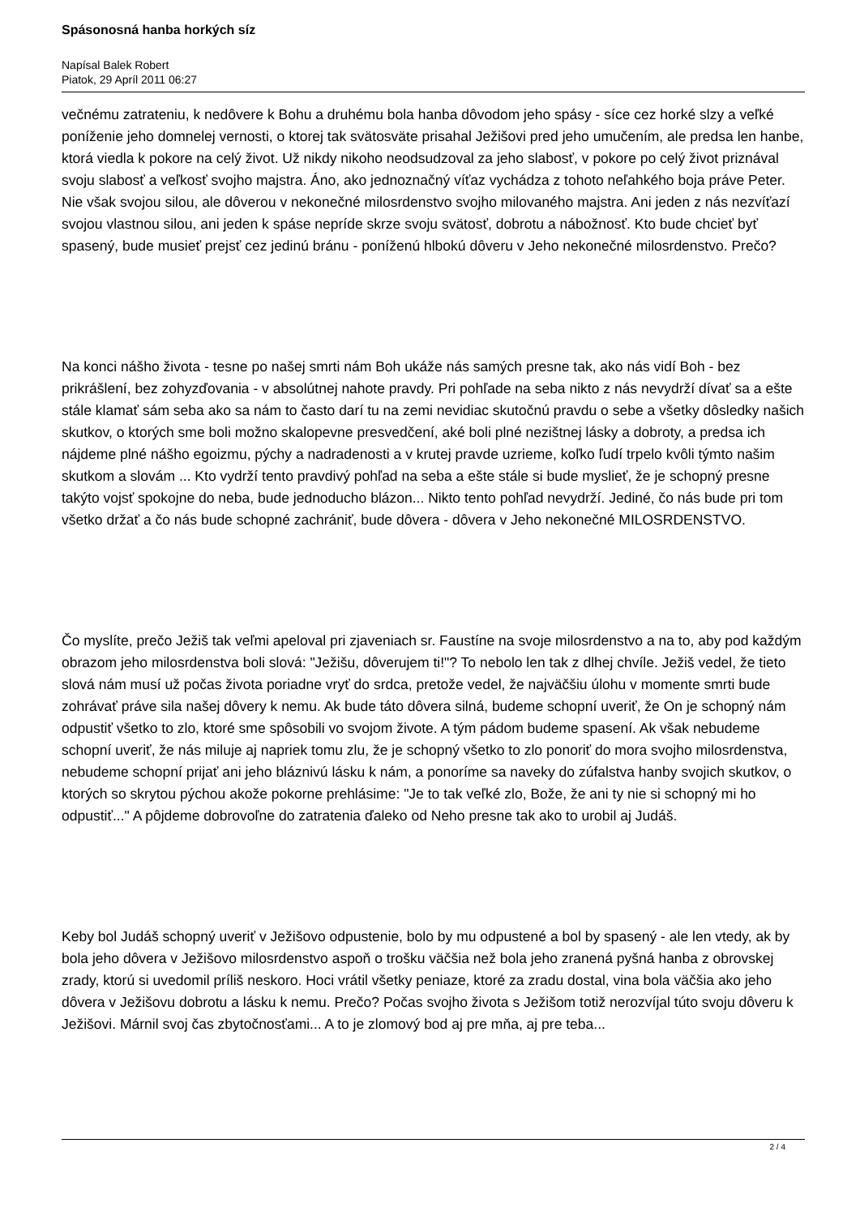Spásonosná hanba horkých síz
Napísal Balek Robert
Piatok, 29 Apríl 2011 06:27
večnému zatrateniu, k nedôvere k Bohu a druhému bola hanba dôvodom jeho spásy - síce cez horké slzy a veľké poníženie jeho domnelej vernosti, o ktorej tak svätosväte prisahal Ježišovi pred jeho umučením, ale predsa len hanbe, ktorá viedla k pokore na celý život. Už nikdy nikoho neodsudzoval za jeho slabosť, v pokore po celý život priznával svoju slabosť a veľkosť svojho majstra. Áno, ako jednoznačný víťaz vychádza z tohoto neľahkého boja práve Peter. Nie však svojou silou, ale dôverou v nekonečné milosrdenstvo svojho milovaného majstra. Ani jeden z nás nezvíťazí svojou vlastnou silou, ani jeden k spáse nepríde skrze svoju svätosť, dobrotu a nábožnosť. Kto bude chcieť byť spasený, bude musieť prejsť cez jedinú bránu - poníženú hlbokú dôveru v Jeho nekonečné milosrdenstvo. Prečo?
Na konci nášho života - tesne po našej smrti nám Boh ukáže nás samých presne tak, ako nás vidí Boh - bez prikrášlení, bez zohyzďovania - v absolútnej nahote pravdy. Pri pohľade na seba nikto z nás nevydrží dívať sa a ešte stále klamať sám seba ako sa nám to často darí tu na zemi nevidiac skutočnú pravdu o sebe a všetky dôsledky našich skutkov, o ktorých sme boli možno skalopevne presvedčení, aké boli plné nezištnej lásky a dobroty, a predsa ich nájdeme plné nášho egoizmu, pýchy a nadradenosti a v krutej pravde uzrieme, koľko ľudí trpelo kvôli týmto našim skutkom a slovám ... Kto vydrží tento pravdivý pohľad na seba a ešte stále si bude myslieť, že je schopný presne takýto vojsť spokojne do neba, bude jednoducho blázon... Nikto tento pohľad nevydrží. Jediné, čo nás bude pri tom všetko držať a čo nás bude schopné zachrániť, bude dôvera - dôvera v Jeho nekonečné MILOSRDENSTVO.
Čo myslíte, prečo Ježiš tak veľmi apeloval pri zjaveniach sr. Faustíne na svoje milosrdenstvo a na to, aby pod každým obrazom jeho milosrdenstva boli slová: "Ježišu, dôverujem ti!"? To nebolo len tak z dlhej chvíle. Ježiš vedel, že tieto slová nám musí už počas života poriadne vryť do srdca, pretože vedel, že najväčšiu úlohu v momente smrti bude zohrávať práve sila našej dôvery k nemu. Ak bude táto dôvera silná, budeme schopní uveriť, že On je schopný nám odpustiť všetko to zlo, ktoré sme spôsobili vo svojom živote. A tým pádom budeme spasení. Ak však nebudeme schopní uveriť, že nás miluje aj napriek tomu zlu, že je schopný všetko to zlo ponoriť do mora svojho milosrdenstva, nebudeme schopní prijať ani jeho bláznivú lásku k nám, a ponoríme sa naveky do zúfalstva hanby svojich skutkov, o ktorých so skrytou pýchou akože pokorne prehlásime: "Je to tak veľké zlo, Bože, že ani ty nie si schopný mi ho odpustiť..." A pôjdeme dobrovoľne do zatratenia ďaleko od Neho presne tak ako to urobil aj Judáš.
Keby bol Judáš schopný uveriť v Ježišovo odpustenie, bolo by mu odpustené a bol by spasený - ale len vtedy, ak by bola jeho dôvera v Ježišovo milosrdenstvo aspoň o trošku väčšia než bola jeho zranená pyšná hanba z obrovskej zrady, ktorú si uvedomil príliš neskoro. Hoci vrátil všetky peniaze, ktoré za zradu dostal, vina bola väčšia ako jeho dôvera v Ježišovu dobrotu a lásku k nemu. Prečo? Počas svojho života s Ježišom totiž nerozvíjal túto svoju dôveru k Ježišovi. Márnil svoj čas zbytočnosťami... A to je zlomový bod aj pre mňa, aj pre teba...
2 / 4